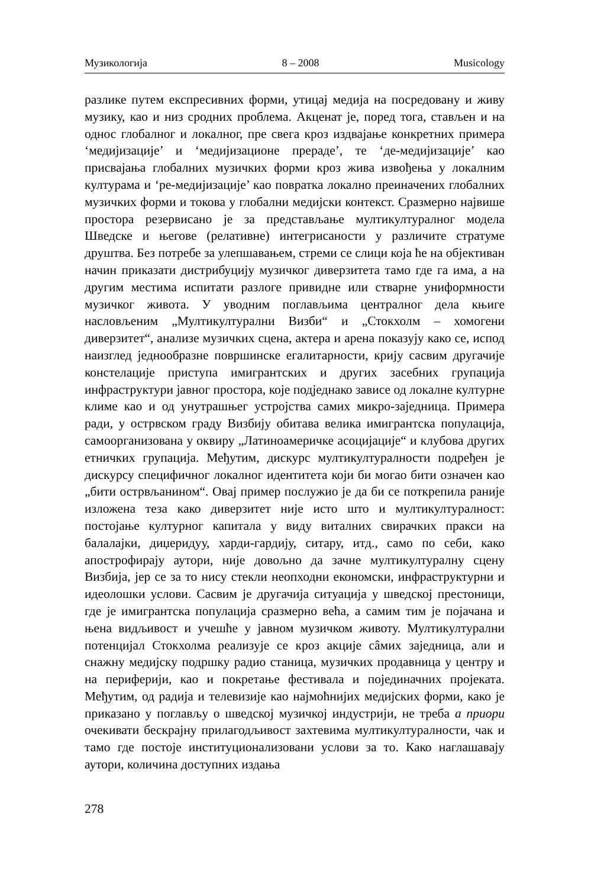Музикологија 8 – 2008 Musicology
разлике путем експресивних форми, утицај медија на посредовану и живу музику, као и низ сродних проблема. Акценат је, поред тога, стављен и на однос глобалног и локалног, пре свега кроз издвајање конкретних примера ‘медијизације’ и ‘медијизационе прераде’, те ‘де-медијизације’ као присвајања глобалних музичких форми кроз жива извођења у локалним културама и ‘ре-медијизације’ као повратка локално преиначених глобалних музичких форми и токова у глобални медијски контекст. Сразмерно највише простора резервисано је за представљање мултикултуралног модела Шведске и његове (релативне) интегрисаности у различите стратуме друштва. Без потребе за улепшавањем, стреми се слици која ће на објективан начин приказати дистрибуцију музичког диверзитета тамо где га има, а на другим местима испитати разлоге привидне или стварне униформности музичког живота. У уводним поглављима централног дела књиге насловљеним „Мултикултурални Визби“ и „Стокхолм – хомогени диверзитет“, анализе музичких сцена, актера и арена показују како се, испод наизглед једнообразне површинске егалитарности, крију сасвим другачије констелације приступа имигрантских и других засебних групација инфраструктури јавног простора, које подједнако зависе од локалне културне климе као и од унутрашњег устројства самих микро-заједница. Примера ради, у острвском граду Визбију обитава велика имигрантска популација, самоорганизована у оквиру „Латиноамеричке асоцијације“ и клубова других етничких групација. Међутим, дискурс мултикултуралности подређен је дискурсу специфичног локалног идентитета који би могао бити означен као „бити острвљанином“. Овај пример послужио је да би се поткрепила раније изложена теза како диверзитет није исто што и мултикултуралност: постојање културног капитала у виду виталних свирачких пракси на балалајки, диџеридуу, харди-гардију, ситару, итд., само по себи, како апострофирају аутори, није довољно да зачне мултикултуралну сцену Визбија, јер се за то нису стекли неопходни економски, инфраструктурни и идеолошки услови. Сасвим је другачија ситуација у шведској престоници, где је имигрантска популација сразмерно већа, а самим тим је појачана и њена видљивост и учешће у јавном музичком животу. Мултикултурални потенцијал Стокхолма реализује се кроз акције сâмих заједница, али и снажну медијску подршку радио станица, музичких продавница у центру и на периферији, као и покретање фестивала и појединачних пројеката. Међутим, од радија и телевизије као најмоћнијих медијских форми, како је приказано у поглављу о шведској музичкој индустрији, не треба а приори очекивати бескрајну прилагодљивост захтевима мултикултуралности, чак и тамо где постоје институционализовани услови за то. Како наглашавају аутори, количина доступних издања
278